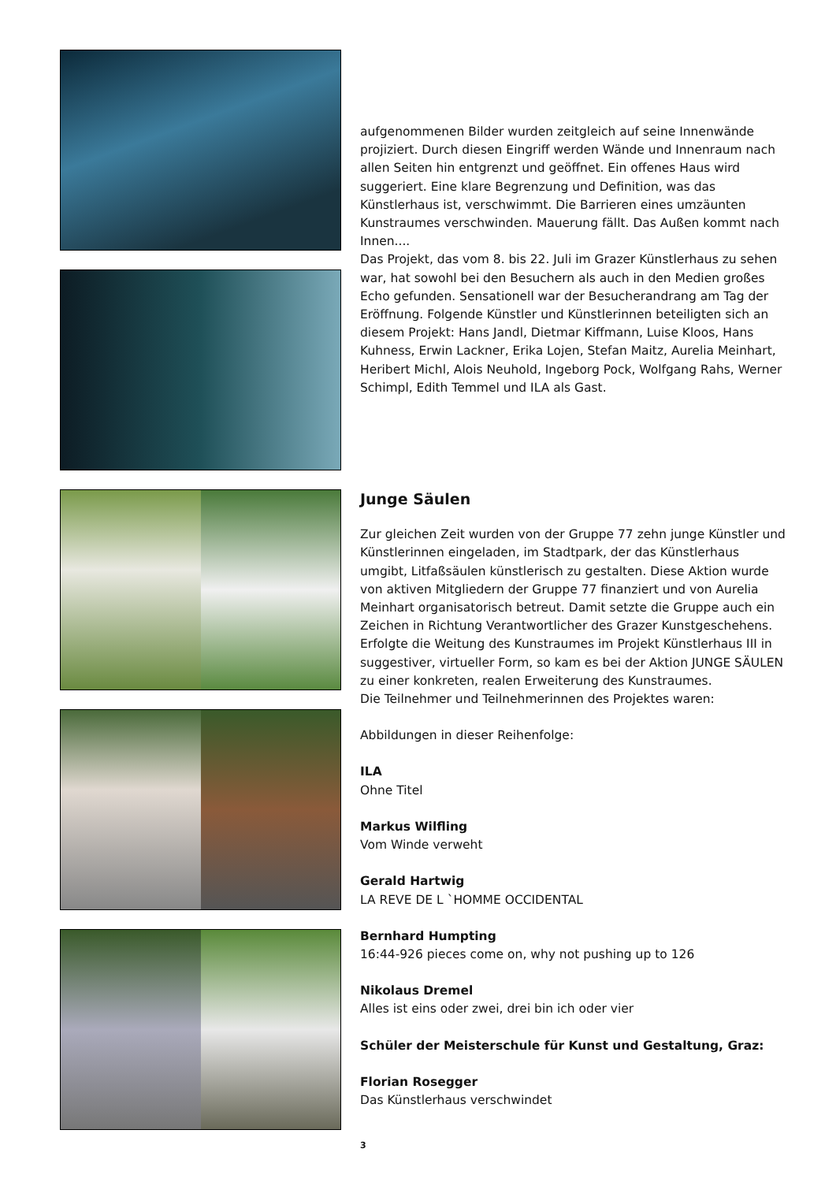aufgenommenen Bilder wurden zeitgleich auf seine Innenwände projiziert. Durch diesen Eingriff werden Wände und Innenraum nach allen Seiten hin entgrenzt und geöffnet. Ein offenes Haus wird suggeriert. Eine klare Begrenzung und Definition, was das Künstlerhaus ist, verschwimmt. Die Barrieren eines umzäunten Kunstraumes verschwinden. Mauerung fällt. Das Außen kommt nach Innen....
Das Projekt, das vom 8. bis 22. Juli im Grazer Künstlerhaus zu sehen war, hat sowohl bei den Besuchern als auch in den Medien großes Echo gefunden. Sensationell war der Besucherandrang am Tag der Eröffnung. Folgende Künstler und Künstlerinnen beteiligten sich an diesem Projekt: Hans Jandl, Dietmar Kiffmann, Luise Kloos, Hans Kuhness, Erwin Lackner, Erika Lojen, Stefan Maitz, Aurelia Meinhart, Heribert Michl, Alois Neuhold, Ingeborg Pock, Wolfgang Rahs, Werner Schimpl, Edith Temmel und ILA als Gast.
Junge Säulen
Zur gleichen Zeit wurden von der Gruppe 77 zehn junge Künstler und Künstlerinnen eingeladen, im Stadtpark, der das Künstlerhaus umgibt, Litfaßsäulen künstlerisch zu gestalten. Diese Aktion wurde von aktiven Mitgliedern der Gruppe 77 finanziert und von Aurelia Meinhart organisatorisch betreut. Damit setzte die Gruppe auch ein Zeichen in Richtung Verantwortlicher des Grazer Kunstgeschehens.
Erfolgte die Weitung des Kunstraumes im Projekt Künstlerhaus III in suggestiver, virtueller Form, so kam es bei der Aktion JUNGE SÄULEN zu einer konkreten, realen Erweiterung des Kunstraumes.
Die Teilnehmer und Teilnehmerinnen des Projektes waren:
Abbildungen in dieser Reihenfolge:
ILA
Ohne Titel
Markus Wilfling
Vom Winde verweht
Gerald Hartwig
LA REVE DE L `HOMME OCCIDENTAL
Bernhard Humpting
16:44-926 pieces come on, why not pushing up to 126
Nikolaus Dremel
Alles ist eins oder zwei, drei bin ich oder vier
Schüler der Meisterschule für Kunst und Gestaltung, Graz:
Florian Rosegger
Das Künstlerhaus verschwindet
3